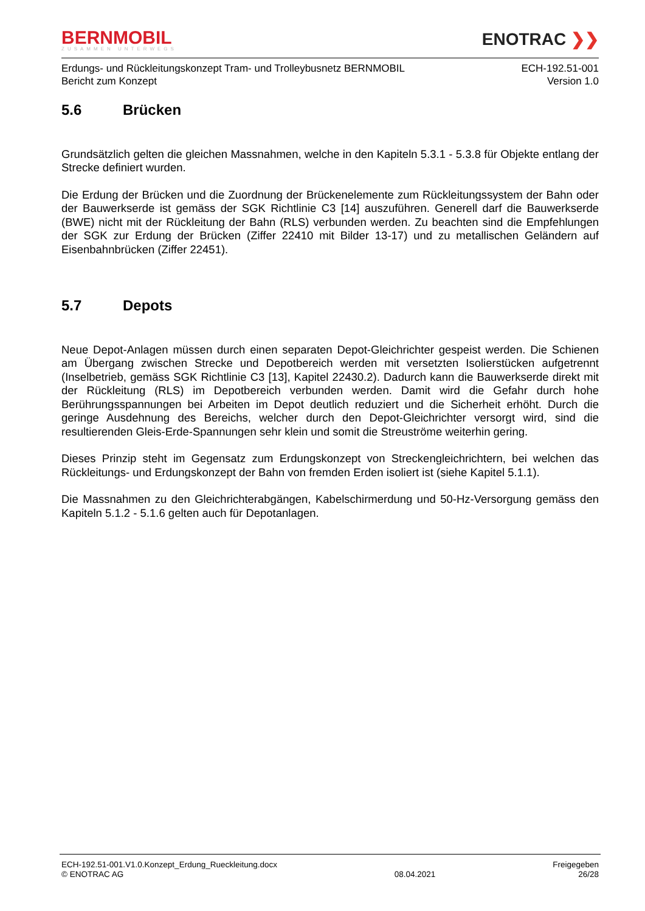BERNMOBIL
ZUSAMMEN UNTERWEGS
ENOTRAC ❯❯
Erdungs- und Rückleitungskonzept Tram- und Trolleybusnetz BERNMOBIL
Bericht zum Konzept
ECH-192.51-001
Version 1.0
5.6 Brücken
Grundsätzlich gelten die gleichen Massnahmen, welche in den Kapiteln 5.3.1 - 5.3.8 für Objekte entlang der Strecke definiert wurden.
Die Erdung der Brücken und die Zuordnung der Brückenelemente zum Rückleitungssystem der Bahn oder der Bauwerkserde ist gemäss der SGK Richtlinie C3 [14] auszuführen. Generell darf die Bauwerkserde (BWE) nicht mit der Rückleitung der Bahn (RLS) verbunden werden. Zu beachten sind die Empfehlungen der SGK zur Erdung der Brücken (Ziffer 22410 mit Bilder 13-17) und zu metallischen Geländern auf Eisenbahnbrücken (Ziffer 22451).
5.7 Depots
Neue Depot-Anlagen müssen durch einen separaten Depot-Gleichrichter gespeist werden. Die Schienen am Übergang zwischen Strecke und Depotbereich werden mit versetzten Isolierstücken aufgetrennt (Inselbetrieb, gemäss SGK Richtlinie C3 [13], Kapitel 22430.2). Dadurch kann die Bauwerkserde direkt mit der Rückleitung (RLS) im Depotbereich verbunden werden. Damit wird die Gefahr durch hohe Berührungsspannungen bei Arbeiten im Depot deutlich reduziert und die Sicherheit erhöht. Durch die geringe Ausdehnung des Bereichs, welcher durch den Depot-Gleichrichter versorgt wird, sind die resultierenden Gleis-Erde-Spannungen sehr klein und somit die Streuströme weiterhin gering.
Dieses Prinzip steht im Gegensatz zum Erdungskonzept von Streckengleichrichtern, bei welchen das Rückleitungs- und Erdungskonzept der Bahn von fremden Erden isoliert ist (siehe Kapitel 5.1.1).
Die Massnahmen zu den Gleichrichterabgängen, Kabelschirmerdung und 50-Hz-Versorgung gemäss den Kapiteln 5.1.2 - 5.1.6 gelten auch für Depotanlagen.
ECH-192.51-001.V1.0.Konzept_Erdung_Rueckleitung.docx
© ENOTRAC AG
08.04.2021 Freigegeben
26/28